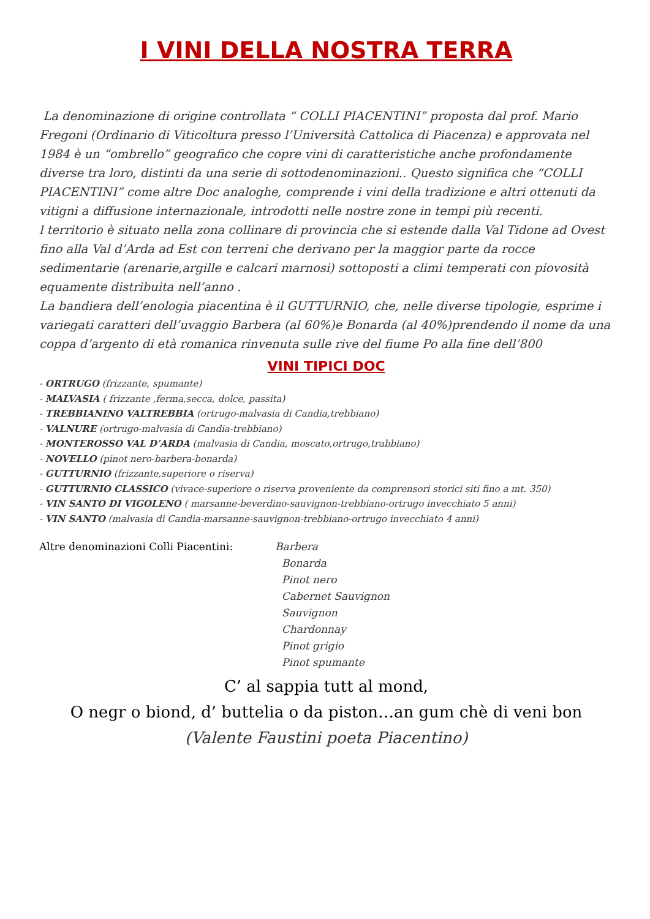I VINI DELLA NOSTRA TERRA
La denominazione di origine controllata “ COLLI PIACENTINI” proposta dal prof. Mario Fregoni (Ordinario di Viticoltura presso l’Università Cattolica di Piacenza) e approvata nel 1984 è un “ombrello” geografico che copre vini di caratteristiche anche profondamente diverse tra loro, distinti da una serie di sottodenominazioni.. Questo significa che “COLLI PIACENTINI” come altre Doc analoghe, comprende i vini della tradizione e altri ottenuti da vitigni a diffusione internazionale, introdotti nelle nostre zone in tempi più recenti.
l territorio è situato nella zona collinare di provincia che si estende dalla Val Tidone ad Ovest fino alla Val d’Arda ad Est con terreni che derivano per la maggior parte da rocce sedimentarie (arenarie,argille e calcari marnosi) sottoposti a climi temperati con piovosità equamente distribuita nell’anno .
La bandiera dell’enologia piacentina è il GUTTURNIO, che, nelle diverse tipologie, esprime i variegati caratteri dell’uvaggio Barbera (al 60%)e Bonarda (al 40%)prendendo il nome da una coppa d’argento di età romanica rinvenuta sulle rive del fiume Po alla fine dell’800
VINI TIPICI DOC
- ORTRUGO (frizzante, spumante)
- MALVASIA ( frizzante ,ferma,secca, dolce, passita)
- TREBBIANINO VALTREBBIA (ortrugo-malvasia di Candia,trebbiano)
- VALNURE (ortrugo-malvasia di Candia-trebbiano)
- MONTEROSSO VAL D’ARDA (malvasia di Candia, moscato,ortrugo,trabbiano)
- NOVELLO (pinot nero-barbera-bonarda)
- GUTTURNIO (frizzante,superiore o riserva)
- GUTTURNIO CLASSICO (vivace-superiore o riserva proveniente da comprensori storici siti fino a mt. 350)
- VIN SANTO DI VIGOLENO ( marsanne-beverdino-sauvignon-trebbiano-ortrugo invecchiato 5 anni)
- VIN SANTO (malvasia di Candia-marsanne-sauvignon-trebbiano-ortrugo invecchiato 4 anni)
Altre denominazioni Colli Piacentini: Barbera
Bonarda
Pinot nero
Cabernet Sauvignon
Sauvignon
Chardonnay
Pinot grigio
Pinot spumante
C’ al sappia tutt al mond,
O negr o biond, d’ buttelia o da piston…an gum chè di veni bon
(Valente Faustini poeta Piacentino)